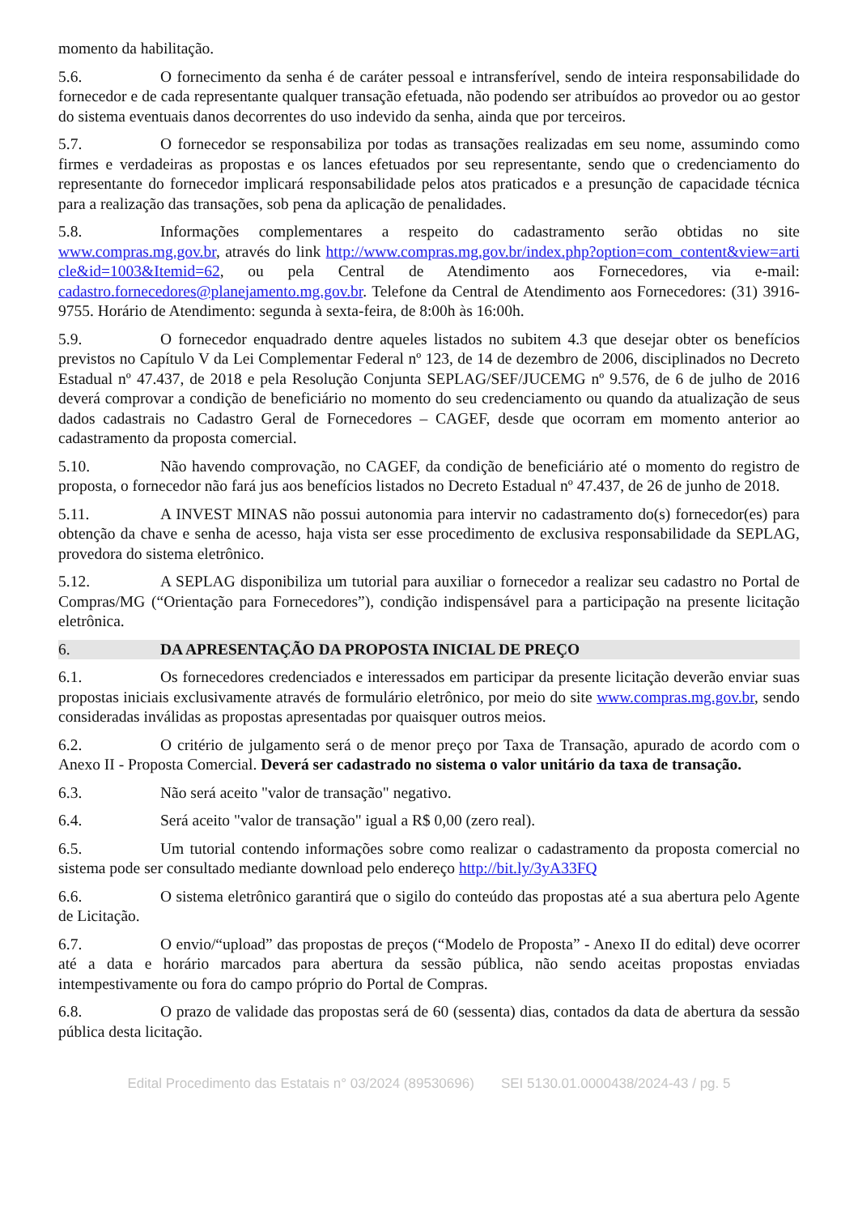momento da habilitação.
5.6. O fornecimento da senha é de caráter pessoal e intransferível, sendo de inteira responsabilidade do fornecedor e de cada representante qualquer transação efetuada, não podendo ser atribuídos ao provedor ou ao gestor do sistema eventuais danos decorrentes do uso indevido da senha, ainda que por terceiros.
5.7. O fornecedor se responsabiliza por todas as transações realizadas em seu nome, assumindo como firmes e verdadeiras as propostas e os lances efetuados por seu representante, sendo que o credenciamento do representante do fornecedor implicará responsabilidade pelos atos praticados e a presunção de capacidade técnica para a realização das transações, sob pena da aplicação de penalidades.
5.8. Informações complementares a respeito do cadastramento serão obtidas no site www.compras.mg.gov.br, através do link http://www.compras.mg.gov.br/index.php?option=com_content&view=arti cle&id=1003&Itemid=62, ou pela Central de Atendimento aos Fornecedores, via e-mail: cadastro.fornecedores@planejamento.mg.gov.br. Telefone da Central de Atendimento aos Fornecedores: (31) 3916-9755. Horário de Atendimento: segunda à sexta-feira, de 8:00h às 16:00h.
5.9. O fornecedor enquadrado dentre aqueles listados no subitem 4.3 que desejar obter os benefícios previstos no Capítulo V da Lei Complementar Federal nº 123, de 14 de dezembro de 2006, disciplinados no Decreto Estadual nº 47.437, de 2018 e pela Resolução Conjunta SEPLAG/SEF/JUCEMG nº 9.576, de 6 de julho de 2016 deverá comprovar a condição de beneficiário no momento do seu credenciamento ou quando da atualização de seus dados cadastrais no Cadastro Geral de Fornecedores – CAGEF, desde que ocorram em momento anterior ao cadastramento da proposta comercial.
5.10. Não havendo comprovação, no CAGEF, da condição de beneficiário até o momento do registro de proposta, o fornecedor não fará jus aos benefícios listados no Decreto Estadual nº 47.437, de 26 de junho de 2018.
5.11. A INVEST MINAS não possui autonomia para intervir no cadastramento do(s) fornecedor(es) para obtenção da chave e senha de acesso, haja vista ser esse procedimento de exclusiva responsabilidade da SEPLAG, provedora do sistema eletrônico.
5.12. A SEPLAG disponibiliza um tutorial para auxiliar o fornecedor a realizar seu cadastro no Portal de Compras/MG (“Orientação para Fornecedores”), condição indispensável para a participação na presente licitação eletrônica.
6. DA APRESENTAÇÃO DA PROPOSTA INICIAL DE PREÇO
6.1. Os fornecedores credenciados e interessados em participar da presente licitação deverão enviar suas propostas iniciais exclusivamente através de formulário eletrônico, por meio do site www.compras.mg.gov.br, sendo consideradas inválidas as propostas apresentadas por quaisquer outros meios.
6.2. O critério de julgamento será o de menor preço por Taxa de Transação, apurado de acordo com o Anexo II - Proposta Comercial. Deverá ser cadastrado no sistema o valor unitário da taxa de transação.
6.3. Não será aceito "valor de transação" negativo.
6.4. Será aceito "valor de transação" igual a R$ 0,00 (zero real).
6.5. Um tutorial contendo informações sobre como realizar o cadastramento da proposta comercial no sistema pode ser consultado mediante download pelo endereço http://bit.ly/3yA33FQ
6.6. O sistema eletrônico garantirá que o sigilo do conteúdo das propostas até a sua abertura pelo Agente de Licitação.
6.7. O envio/“upload” das propostas de preços (“Modelo de Proposta” - Anexo II do edital) deve ocorrer até a data e horário marcados para abertura da sessão pública, não sendo aceitas propostas enviadas intempestivamente ou fora do campo próprio do Portal de Compras.
6.8. O prazo de validade das propostas será de 60 (sessenta) dias, contados da data de abertura da sessão pública desta licitação.
Edital Procedimento das Estatais n° 03/2024 (89530696) SEI 5130.01.0000438/2024-43 / pg. 5